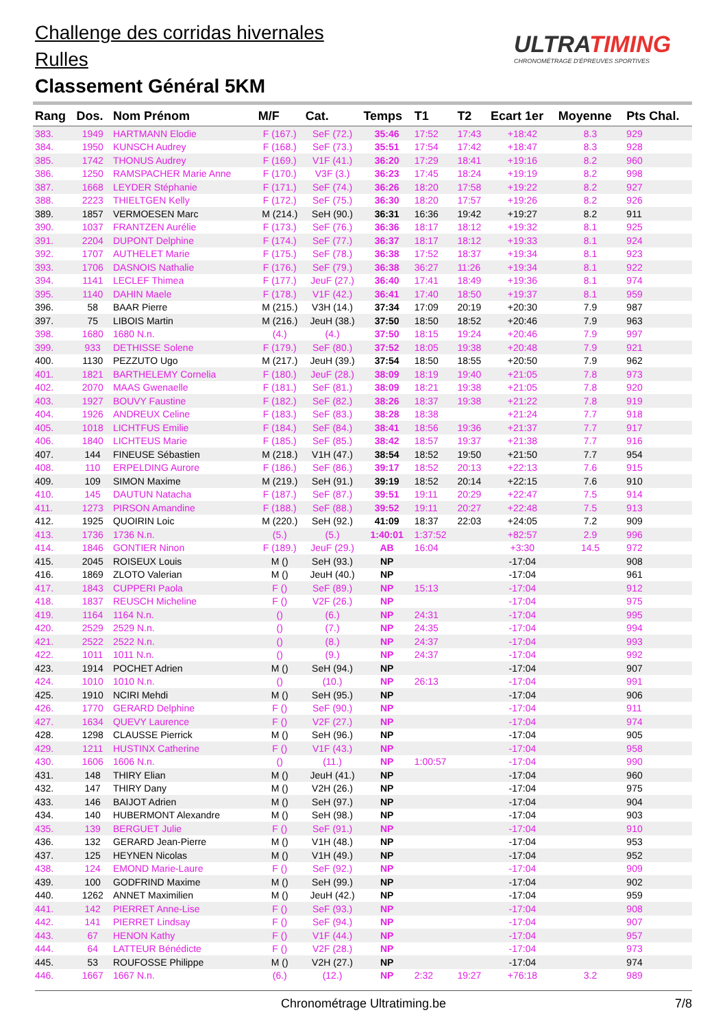Challenge des corridas hivernales
Rulles
Classement Général 5KM
ULTRATIMING
CHRONOMÉTRAGE D'ÉPREUVES SPORTIVES
| Rang | Dos. | Nom Prénom | M/F | Cat. | Temps | T1 | T2 | Ecart 1er | Moyenne | Pts Chal. |
| --- | --- | --- | --- | --- | --- | --- | --- | --- | --- | --- |
| 383. | 1949 | HARTMANN Elodie | F (167.) | SeF (72.) | 35:46 | 17:52 | 17:43 | +18:42 | 8.3 | 929 |
| 384. | 1950 | KUNSCH Audrey | F (168.) | SeF (73.) | 35:51 | 17:54 | 17:42 | +18:47 | 8.3 | 928 |
| 385. | 1742 | THONUS Audrey | F (169.) | V1F (41.) | 36:20 | 17:29 | 18:41 | +19:16 | 8.2 | 960 |
| 386. | 1250 | RAMSPACHER Marie Anne | F (170.) | V3F (3.) | 36:23 | 17:45 | 18:24 | +19:19 | 8.2 | 998 |
| 387. | 1668 | LEYDER Stéphanie | F (171.) | SeF (74.) | 36:26 | 18:20 | 17:58 | +19:22 | 8.2 | 927 |
| 388. | 2223 | THIELTGEN Kelly | F (172.) | SeF (75.) | 36:30 | 18:20 | 17:57 | +19:26 | 8.2 | 926 |
| 389. | 1857 | VERMOESEN Marc | M (214.) | SeH (90.) | 36:31 | 16:36 | 19:42 | +19:27 | 8.2 | 911 |
| 390. | 1037 | FRANTZEN Aurélie | F (173.) | SeF (76.) | 36:36 | 18:17 | 18:12 | +19:32 | 8.1 | 925 |
| 391. | 2204 | DUPONT Delphine | F (174.) | SeF (77.) | 36:37 | 18:17 | 18:12 | +19:33 | 8.1 | 924 |
| 392. | 1707 | AUTHELET Marie | F (175.) | SeF (78.) | 36:38 | 17:52 | 18:37 | +19:34 | 8.1 | 923 |
| 393. | 1706 | DASNOIS Nathalie | F (176.) | SeF (79.) | 36:38 | 36:27 | 11:26 | +19:34 | 8.1 | 922 |
| 394. | 1141 | LECLEF Thimea | F (177.) | JeuF (27.) | 36:40 | 17:41 | 18:49 | +19:36 | 8.1 | 974 |
| 395. | 1140 | DAHIN Maele | F (178.) | V1F (42.) | 36:41 | 17:40 | 18:50 | +19:37 | 8.1 | 959 |
| 396. | 58 | BAAR Pierre | M (215.) | V3H (14.) | 37:34 | 17:09 | 20:19 | +20:30 | 7.9 | 987 |
| 397. | 75 | LIBOIS Martin | M (216.) | JeuH (38.) | 37:50 | 18:50 | 18:52 | +20:46 | 7.9 | 963 |
| 398. | 1680 | 1680 N.n. | (4.) | (4.) | 37:50 | 18:15 | 19:24 | +20:46 | 7.9 | 997 |
| 399. | 933 | DETHISSE Solene | F (179.) | SeF (80.) | 37:52 | 18:05 | 19:38 | +20:48 | 7.9 | 921 |
| 400. | 1130 | PEZZUTO Ugo | M (217.) | JeuH (39.) | 37:54 | 18:50 | 18:55 | +20:50 | 7.9 | 962 |
| 401. | 1821 | BARTHELEMY Cornelia | F (180.) | JeuF (28.) | 38:09 | 18:19 | 19:40 | +21:05 | 7.8 | 973 |
| 402. | 2070 | MAAS Gwenaelle | F (181.) | SeF (81.) | 38:09 | 18:21 | 19:38 | +21:05 | 7.8 | 920 |
| 403. | 1927 | BOUVY Faustine | F (182.) | SeF (82.) | 38:26 | 18:37 | 19:38 | +21:22 | 7.8 | 919 |
| 404. | 1926 | ANDREUX Celine | F (183.) | SeF (83.) | 38:28 | 18:38 | | +21:24 | 7.7 | 918 |
| 405. | 1018 | LICHTFUS Emilie | F (184.) | SeF (84.) | 38:41 | 18:56 | 19:36 | +21:37 | 7.7 | 917 |
| 406. | 1840 | LICHTEUS Marie | F (185.) | SeF (85.) | 38:42 | 18:57 | 19:37 | +21:38 | 7.7 | 916 |
| 407. | 144 | FINEUSE Sébastien | M (218.) | V1H (47.) | 38:54 | 18:52 | 19:50 | +21:50 | 7.7 | 954 |
| 408. | 110 | ERPELDING Aurore | F (186.) | SeF (86.) | 39:17 | 18:52 | 20:13 | +22:13 | 7.6 | 915 |
| 409. | 109 | SIMON Maxime | M (219.) | SeH (91.) | 39:19 | 18:52 | 20:14 | +22:15 | 7.6 | 910 |
| 410. | 145 | DAUTUN Natacha | F (187.) | SeF (87.) | 39:51 | 19:11 | 20:29 | +22:47 | 7.5 | 914 |
| 411. | 1273 | PIRSON Amandine | F (188.) | SeF (88.) | 39:52 | 19:11 | 20:27 | +22:48 | 7.5 | 913 |
| 412. | 1925 | QUOIRIN Loic | M (220.) | SeH (92.) | 41:09 | 18:37 | 22:03 | +24:05 | 7.2 | 909 |
| 413. | 1736 | 1736 N.n. | (5.) | (5.) | 1:40:01 | 1:37:52 | | +82:57 | 2.9 | 996 |
| 414. | 1846 | GONTIER Ninon | F (189.) | JeuF (29.) | AB | 16:04 | | +3:30 | 14.5 | 972 |
| 415. | 2045 | ROISEUX Louis | M () | SeH (93.) | NP | | | -17:04 | | 908 |
| 416. | 1869 | ZLOTO Valerian | M () | JeuH (40.) | NP | | | -17:04 | | 961 |
| 417. | 1843 | CUPPERI Paola | F () | SeF (89.) | NP | 15:13 | | -17:04 | | 912 |
| 418. | 1837 | REUSCH Micheline | F () | V2F (26.) | NP | | | -17:04 | | 975 |
| 419. | 1164 | 1164 N.n. | () | (6.) | NP | 24:31 | | -17:04 | | 995 |
| 420. | 2529 | 2529 N.n. | () | (7.) | NP | 24:35 | | -17:04 | | 994 |
| 421. | 2522 | 2522 N.n. | () | (8.) | NP | 24:37 | | -17:04 | | 993 |
| 422. | 1011 | 1011 N.n. | () | (9.) | NP | 24:37 | | -17:04 | | 992 |
| 423. | 1914 | POCHET Adrien | M () | SeH (94.) | NP | | | -17:04 | | 907 |
| 424. | 1010 | 1010 N.n. | () | (10.) | NP | 26:13 | | -17:04 | | 991 |
| 425. | 1910 | NCIRI Mehdi | M () | SeH (95.) | NP | | | -17:04 | | 906 |
| 426. | 1770 | GERARD Delphine | F () | SeF (90.) | NP | | | -17:04 | | 911 |
| 427. | 1634 | QUEVY Laurence | F () | V2F (27.) | NP | | | -17:04 | | 974 |
| 428. | 1298 | CLAUSSE Pierrick | M () | SeH (96.) | NP | | | -17:04 | | 905 |
| 429. | 1211 | HUSTINX Catherine | F () | V1F (43.) | NP | | | -17:04 | | 958 |
| 430. | 1606 | 1606 N.n. | () | (11.) | NP | 1:00:57 | | -17:04 | | 990 |
| 431. | 148 | THIRY Elian | M () | JeuH (41.) | NP | | | -17:04 | | 960 |
| 432. | 147 | THIRY Dany | M () | V2H (26.) | NP | | | -17:04 | | 975 |
| 433. | 146 | BAIJOT Adrien | M () | SeH (97.) | NP | | | -17:04 | | 904 |
| 434. | 140 | HUBERMONT Alexandre | M () | SeH (98.) | NP | | | -17:04 | | 903 |
| 435. | 139 | BERGUET Julie | F () | SeF (91.) | NP | | | -17:04 | | 910 |
| 436. | 132 | GERARD Jean-Pierre | M () | V1H (48.) | NP | | | -17:04 | | 953 |
| 437. | 125 | HEYNEN Nicolas | M () | V1H (49.) | NP | | | -17:04 | | 952 |
| 438. | 124 | EMOND Marie-Laure | F () | SeF (92.) | NP | | | -17:04 | | 909 |
| 439. | 100 | GODFRIND Maxime | M () | SeH (99.) | NP | | | -17:04 | | 902 |
| 440. | 1262 | ANNET Maximilien | M () | JeuH (42.) | NP | | | -17:04 | | 959 |
| 441. | 142 | PIERRET Anne-Lise | F () | SeF (93.) | NP | | | -17:04 | | 908 |
| 442. | 141 | PIERRET Lindsay | F () | SeF (94.) | NP | | | -17:04 | | 907 |
| 443. | 67 | HENON Kathy | F () | V1F (44.) | NP | | | -17:04 | | 957 |
| 444. | 64 | LATTEUR Bénédicte | F () | V2F (28.) | NP | | | -17:04 | | 973 |
| 445. | 53 | ROUFOSSE Philippe | M () | V2H (27.) | NP | | | -17:04 | | 974 |
| 446. | 1667 | 1667 N.n. | (6.) | (12.) | NP | 2:32 | 19:27 | +76:18 | 3.2 | 989 |
Chronométrage Ultratiming.be 7/8